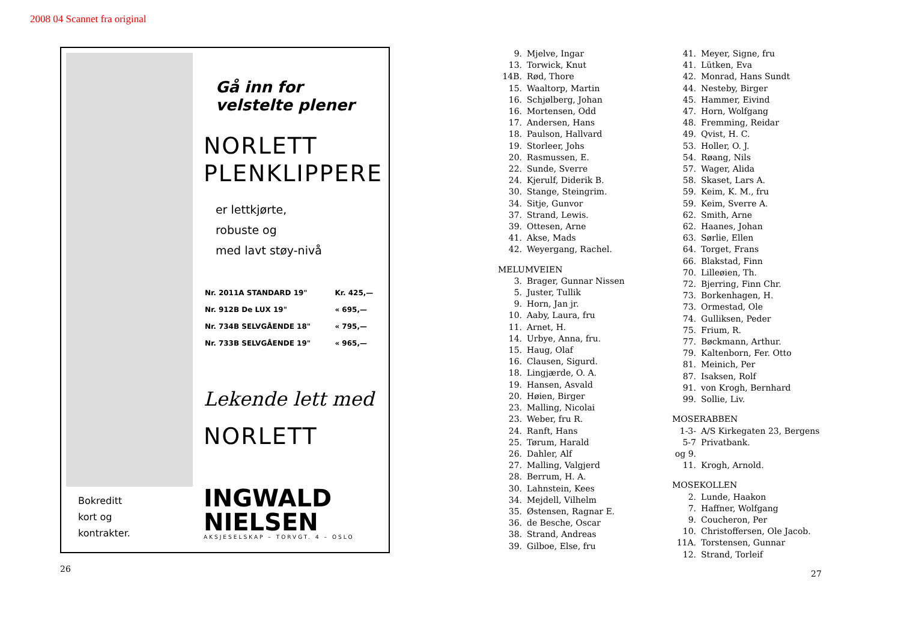2008 04 Scannet fra original
Bokreditt
kort og
kontrakter.
Gå inn for
velstelte plener
NORLETT
PLENKLIPPERE
er lettkjørte,
robuste og
med lavt støy-nivå
| Nr. 2011A STANDARD 19" | Kr. 425,— |
| Nr. 912B De LUX 19" | « 695,— |
| Nr. 734B SELVGÅENDE 18" | « 795,— |
| Nr. 733B SELVGÅENDE 19" | « 965,— |
Lekende lett med
NORLETT
INGWALD
NIELSEN
AKSJESELSKAP – TORVGT. 4 – OSLO
| 9. | Mjelve, Ingar |
| 13. | Torwick, Knut |
| 14B. | Rød, Thore |
| 15. | Waaltorp, Martin |
| 16. | Schjølberg, Johan |
| 16. | Mortensen, Odd |
| 17. | Andersen, Hans |
| 18. | Paulson, Hallvard |
| 19. | Storleer, Johs |
| 20. | Rasmussen, E. |
| 22. | Sunde, Sverre |
| 24. | Kjerulf, Diderik B. |
| 30. | Stange, Steingrim. |
| 34. | Sitje, Gunvor |
| 37. | Strand, Lewis. |
| 39. | Ottesen, Arne |
| 41. | Akse, Mads |
| 42. | Weyergang, Rachel. |
MELUMVEIEN
| 3. | Brager, Gunnar Nissen |
| 5. | Juster, Tullik |
| 9. | Horn, Jan jr. |
| 10. | Aaby, Laura, fru |
| 11. | Arnet, H. |
| 14. | Urbye, Anna, fru. |
| 15. | Haug, Olaf |
| 16. | Clausen, Sigurd. |
| 18. | Lingjærde, O. A. |
| 19. | Hansen, Asvald |
| 20. | Høien, Birger |
| 23. | Malling, Nicolai |
| 23. | Weber, fru R. |
| 24. | Ranft, Hans |
| 25. | Tørum, Harald |
| 26. | Dahler, Alf |
| 27. | Malling, Valgjerd |
| 28. | Berrum, H. A. |
| 30. | Lahnstein, Kees |
| 34. | Mejdell, Vilhelm |
| 35. | Østensen, Ragnar E. |
| 36. | de Besche, Oscar |
| 38. | Strand, Andreas |
| 39. | Gilboe, Else, fru |
| 41. | Meyer, Signe, fru |
| 41. | Lütken, Eva |
| 42. | Monrad, Hans Sundt |
| 44. | Nesteby, Birger |
| 45. | Hammer, Eivind |
| 47. | Horn, Wolfgang |
| 48. | Fremming, Reidar |
| 49. | Qvist, H. C. |
| 53. | Holler, O. J. |
| 54. | Røang, Nils |
| 57. | Wager, Alida |
| 58. | Skaset, Lars A. |
| 59. | Keim, K. M., fru |
| 59. | Keim, Sverre A. |
| 62. | Smith, Arne |
| 62. | Haanes, Johan |
| 63. | Sørlie, Ellen |
| 64. | Torget, Frans |
| 66. | Blakstad, Finn |
| 70. | Lilleøien, Th. |
| 72. | Bjerring, Finn Chr. |
| 73. | Borkenhagen, H. |
| 73. | Ormestad, Ole |
| 74. | Gulliksen, Peder |
| 75. | Frium, R. |
| 77. | Bøckmann, Arthur. |
| 79. | Kaltenborn, Fer. Otto |
| 81. | Meinich, Per |
| 87. | Isaksen, Rolf |
| 91. | von Krogh, Bernhard |
| 99. | Sollie, Liv. |
MOSERABBEN
| 1-3-5-7 og 9. | A/S Kirkegaten 23, Bergens Privatbank. |
| 11. | Krogh, Arnold. |
MOSEKOLLEN
| 2. | Lunde, Haakon |
| 7. | Haffner, Wolfgang |
| 9. | Coucheron, Per |
| 10. | Christoffersen, Ole Jacob. |
| 11A. | Torstensen, Gunnar |
| 12. | Strand, Torleif |
26 27